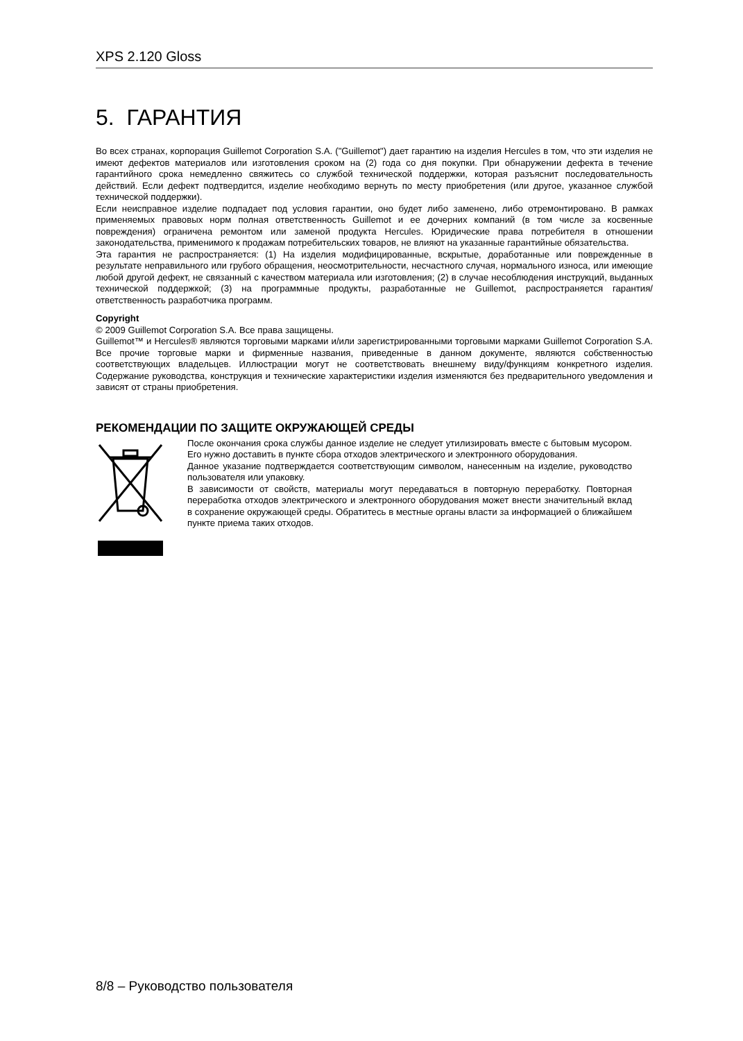XPS 2.120 Gloss
5. ГАРАНТИЯ
Во всех странах, корпорация Guillemot Corporation S.A. ("Guillemot") дает гарантию на изделия Hercules в том, что эти изделия не имеют дефектов материалов или изготовления сроком на (2) года со дня покупки. При обнаружении дефекта в течение гарантийного срока немедленно свяжитесь со службой технической поддержки, которая разъяснит последовательность действий. Если дефект подтвердится, изделие необходимо вернуть по месту приобретения (или другое, указанное службой технической поддержки).
Если неисправное изделие подпадает под условия гарантии, оно будет либо заменено, либо отремонтировано. В рамках применяемых правовых норм полная ответственность Guillemot и ее дочерних компаний (в том числе за косвенные повреждения) ограничена ремонтом или заменой продукта Hercules. Юридические права потребителя в отношении законодательства, применимого к продажам потребительских товаров, не влияют на указанные гарантийные обязательства.
Эта гарантия не распространяется: (1) На изделия модифицированные, вскрытые, доработанные или поврежденные в результате неправильного или грубого обращения, неосмотрительности, несчастного случая, нормального износа, или имеющие любой другой дефект, не связанный с качеством материала или изготовления; (2) в случае несоблюдения инструкций, выданных технической поддержкой; (3) на программные продукты, разработанные не Guillemot, распространяется гарантия/ответственность разработчика программ.
Copyright
© 2009 Guillemot Corporation S.A. Все права защищены.
Guillemot™ и Hercules® являются торговыми марками и/или зарегистрированными торговыми марками Guillemot Corporation S.A. Все прочие торговые марки и фирменные названия, приведенные в данном документе, являются собственностью соответствующих владельцев. Иллюстрации могут не соответствовать внешнему виду/функциям конкретного изделия. Содержание руководства, конструкция и технические характеристики изделия изменяются без предварительного уведомления и зависят от страны приобретения.
РЕКОМЕНДАЦИИ ПО ЗАЩИТЕ ОКРУЖАЮЩЕЙ СРЕДЫ
После окончания срока службы данное изделие не следует утилизировать вместе с бытовым мусором. Его нужно доставить в пункте сбора отходов электрического и электронного оборудования.
Данное указание подтверждается соответствующим символом, нанесенным на изделие, руководство пользователя или упаковку.
В зависимости от свойств, материалы могут передаваться в повторную переработку. Повторная переработка отходов электрического и электронного оборудования может внести значительный вклад в сохранение окружающей среды. Обратитесь в местные органы власти за информацией о ближайшем пункте приема таких отходов.
8/8 – Руководство пользователя